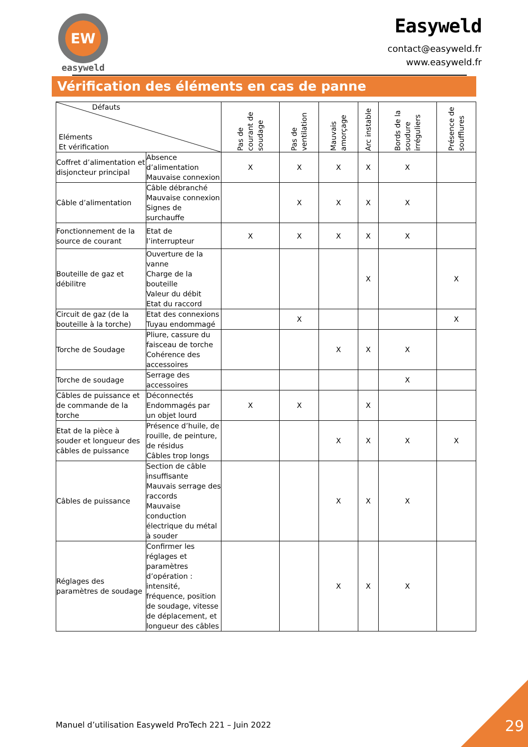EW
easyweld
Easyweld
contact@easyweld.fr
www.easyweld.fr
Vérification des éléments en cas de panne
| Défauts Eléments Et vérification | | Pas de courant de soudage | Pas de ventilation | Mauvais amorçage | Arc instable | Bords de la soudure irréguliers | Présence de soufflures |
| --- | --- | --- | --- | --- | --- | --- | --- |
| Coffret d’alimentation et disjoncteur principal | Absence d’alimentation Mauvaise connexion | X | X | X | X | X | |
| Câble d’alimentation | Câble débranché Mauvaise connexion Signes de surchauffe | | X | X | X | X | |
| Fonctionnement de la source de courant | Etat de l’interrupteur | X | X | X | X | X | |
| Bouteille de gaz et débilitre | Ouverture de la vanne Charge de la bouteille Valeur du débit Etat du raccord | | | | X | | X |
| Circuit de gaz (de la bouteille à la torche) | Etat des connexions Tuyau endommagé | | X | | | | X |
| Torche de Soudage | Pliure, cassure du faisceau de torche Cohérence des accessoires | | | X | X | X | |
| Torche de soudage | Serrage des accessoires | | | | | X | |
| Câbles de puissance et de commande de la torche | Déconnectés Endommagés par un objet lourd | X | X | | X | | |
| Etat de la pièce à souder et longueur des câbles de puissance | Présence d’huile, de rouille, de peinture, de résidus Câbles trop longs | | | X | X | X | X |
| Câbles de puissance | Section de câble insuffisante Mauvais serrage des raccords Mauvaise conduction électrique du métal à souder | | | X | X | X | |
| Réglages des paramètres de soudage | Confirmer les réglages et paramètres d’opération : intensité, fréquence, position de soudage, vitesse de déplacement, et longueur des câbles | | | X | X | X | |
Manuel d’utilisation Easyweld ProTech 221 – Juin 2022
29